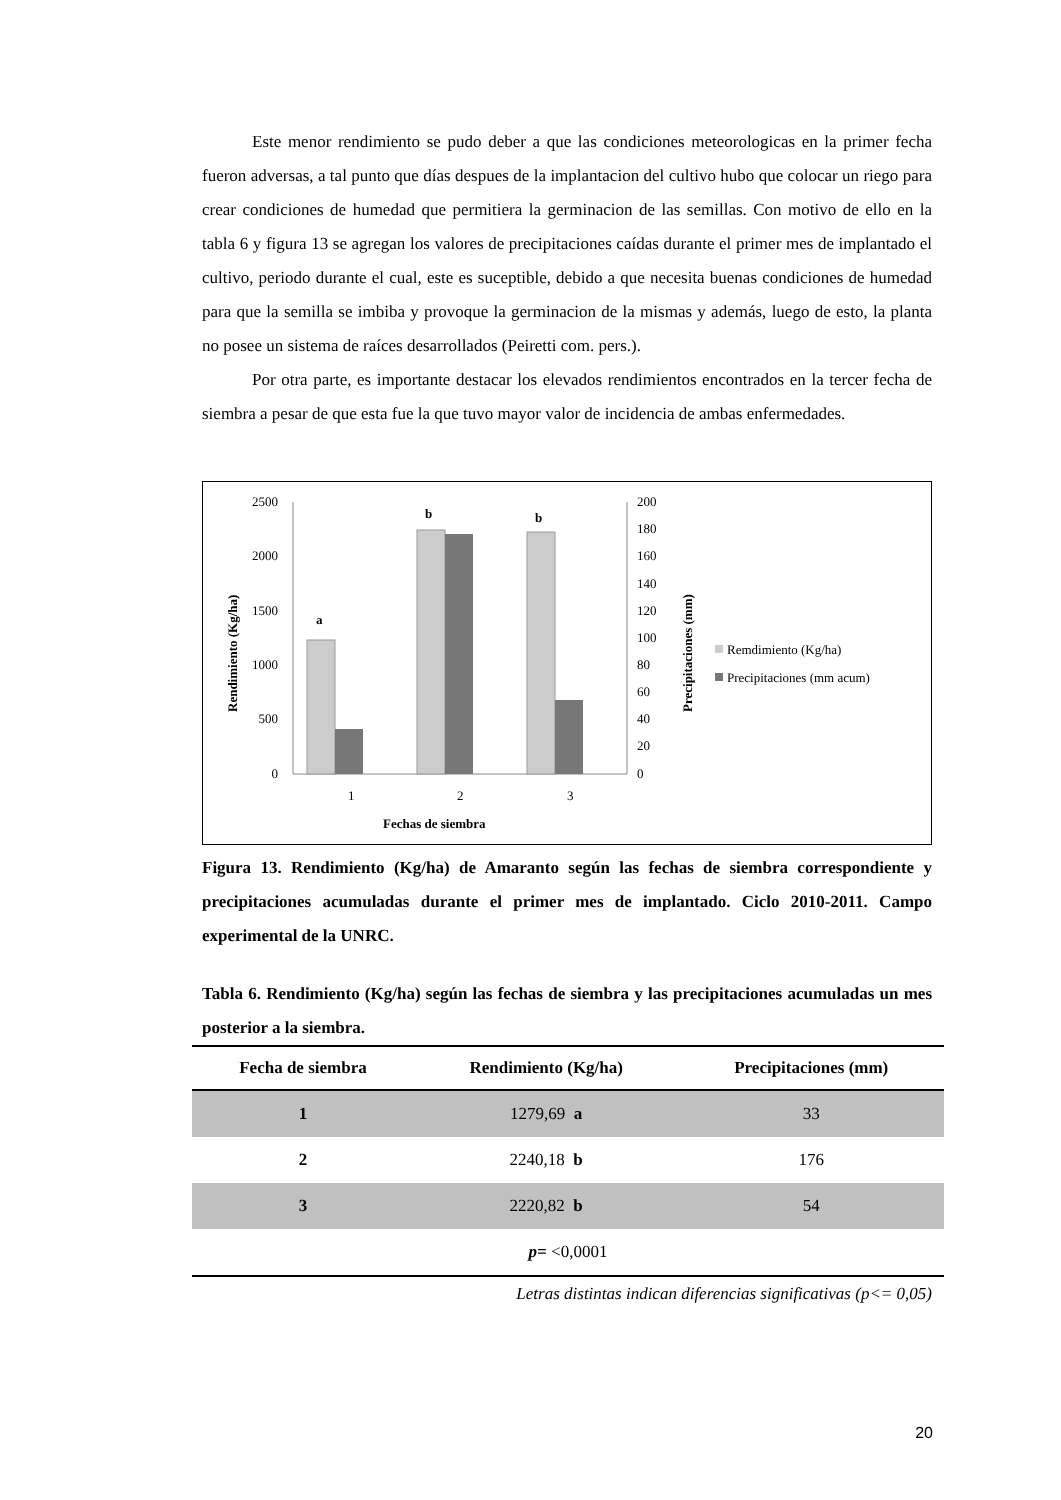Este menor rendimiento se pudo deber a que las condiciones meteorologicas en la primer fecha fueron adversas, a tal punto que días despues de la implantacion del cultivo hubo que colocar un riego para crear condiciones de humedad que permitiera la germinacion de las semillas. Con motivo de ello en la tabla 6 y figura 13 se agregan los valores de precipitaciones caídas durante el primer mes de implantado el cultivo, periodo durante el cual, este es suceptible, debido a que necesita buenas condiciones de humedad para que la semilla se imbiba y provoque la germinacion de la mismas y además, luego de esto, la planta no posee un sistema de raíces desarrollados (Peiretti com. pers.).
Por otra parte, es importante destacar los elevados rendimientos encontrados en la tercer fecha de siembra a pesar de que esta fue la que tuvo mayor valor de incidencia de ambas enfermedades.
2500
2000
1500
1000
500
0
200
180
160
140
120
100
80
60
40
20
0
a
b
b
1
2
3
Fechas de siembra
Rendimiento (Kg/ha)
Precipitaciones (mm)
Remdimiento (Kg/ha)
Precipitaciones (mm acum)
Figura 13. Rendimiento (Kg/ha) de Amaranto según las fechas de siembra correspondiente y precipitaciones acumuladas durante el primer mes de implantado. Ciclo 2010-2011. Campo experimental de la UNRC.
Tabla 6. Rendimiento (Kg/ha) según las fechas de siembra y las precipitaciones acumuladas un mes posterior a la siembra.
| Fecha de siembra | Rendimiento (Kg/ha) | Precipitaciones (mm) |
| --- | --- | --- |
| 1 | 1279,69 a | 33 |
| 2 | 2240,18 b | 176 |
| 3 | 2220,82 b | 54 |
| p= <0,0001 | | |
Letras distintas indican diferencias significativas (p<= 0,05)
20